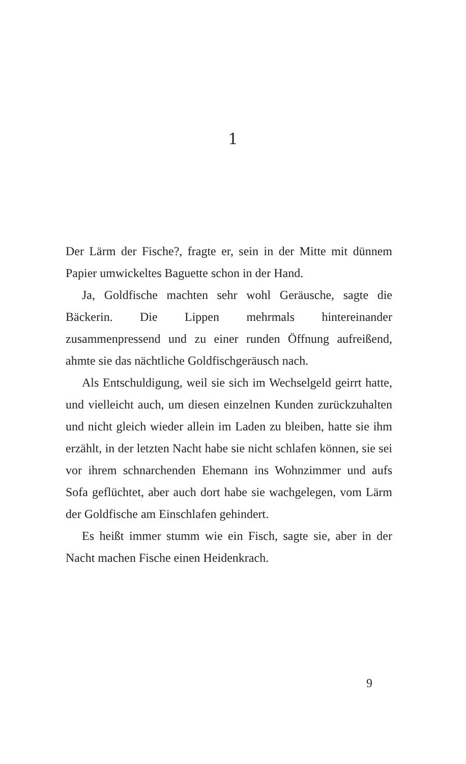1
Der Lärm der Fische?, fragte er, sein in der Mitte mit dünnem Papier umwickeltes Baguette schon in der Hand.
Ja, Goldfische machten sehr wohl Geräusche, sagte die Bäckerin. Die Lippen mehrmals hintereinander zusammenpressend und zu einer runden Öffnung aufreißend, ahmte sie das nächtliche Goldfisch­geräusch nach.
Als Entschuldigung, weil sie sich im Wechselgeld geirrt hatte, und vielleicht auch, um diesen einzel­nen Kunden zurückzuhalten und nicht gleich wie­der allein im Laden zu bleiben, hatte sie ihm erzählt, in der letzten Nacht habe sie nicht schlafen können, sie sei vor ihrem schnarchenden Ehemann ins Wohn­zimmer und aufs Sofa geflüchtet, aber auch dort habe sie wachgelegen, vom Lärm der Goldfische am Ein­schlafen gehindert.
Es heißt immer stumm wie ein Fisch, sagte sie, aber in der Nacht machen Fische einen Heidenkrach.
9